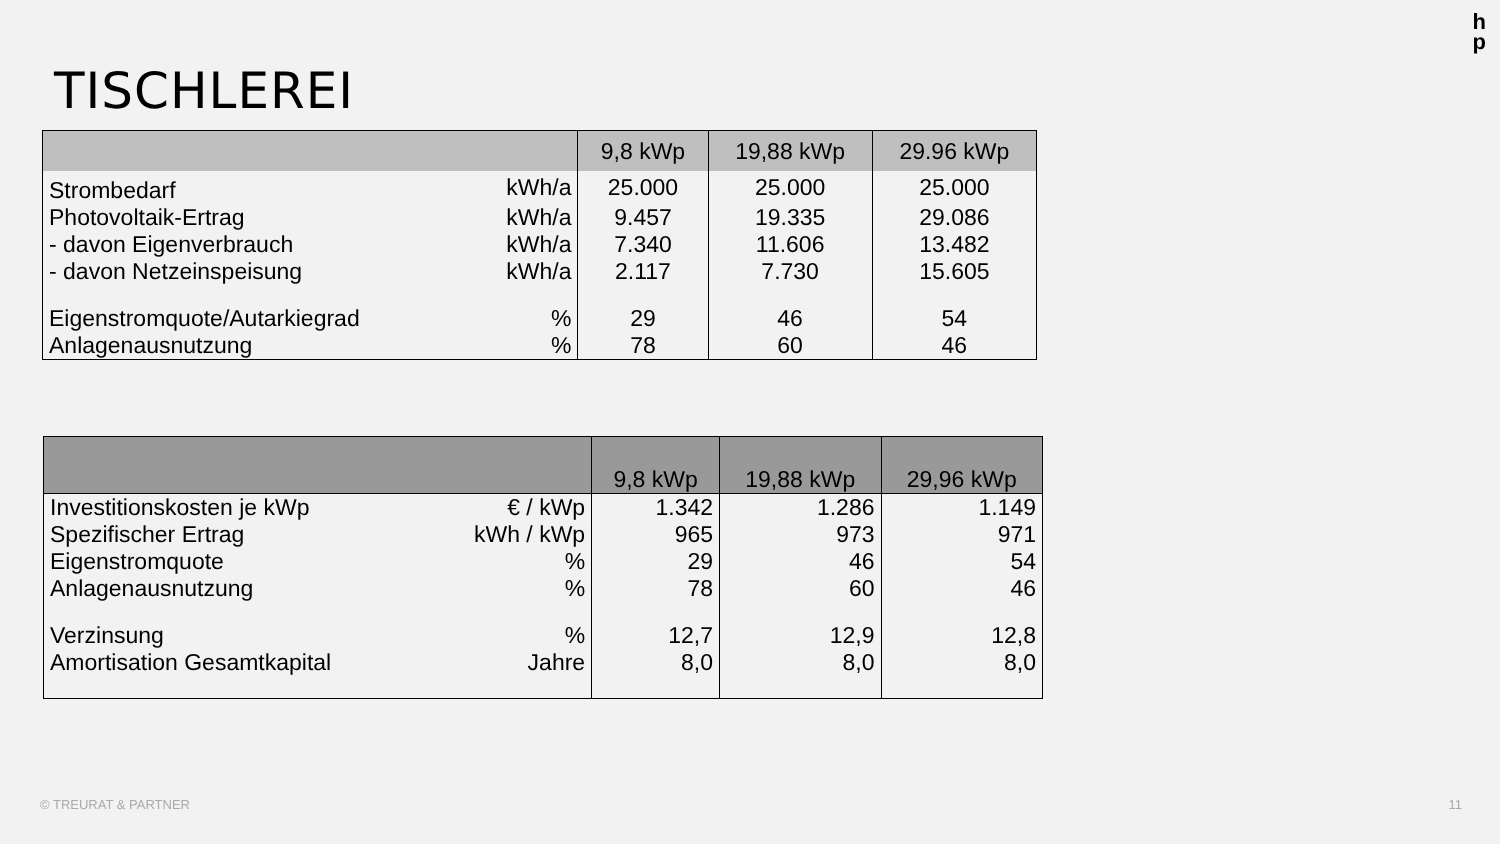h
p
TISCHLEREI
| | | 9,8 kWp | 19,88 kWp | 29.96 kWp |
| --- | --- | --- | --- | --- |
| Strombedarf | kWh/a | 25.000 | 25.000 | 25.000 |
| Photovoltaik-Ertrag | kWh/a | 9.457 | 19.335 | 29.086 |
| - davon Eigenverbrauch | kWh/a | 7.340 | 11.606 | 13.482 |
| - davon Netzeinspeisung | kWh/a | 2.117 | 7.730 | 15.605 |
| Eigenstromquote/Autarkiegrad | % | 29 | 46 | 54 |
| Anlagenausnutzung | % | 78 | 60 | 46 |
| | | 9,8 kWp | 19,88 kWp | 29,96 kWp |
| --- | --- | --- | --- | --- |
| Investitionskosten je kWp | € / kWp | 1.342 | 1.286 | 1.149 |
| Spezifischer Ertrag | kWh / kWp | 965 | 973 | 971 |
| Eigenstromquote | % | 29 | 46 | 54 |
| Anlagenausnutzung | % | 78 | 60 | 46 |
| Verzinsung | % | 12,7 | 12,9 | 12,8 |
| Amortisation Gesamtkapital | Jahre | 8,0 | 8,0 | 8,0 |
© TREURAT & PARTNER 11